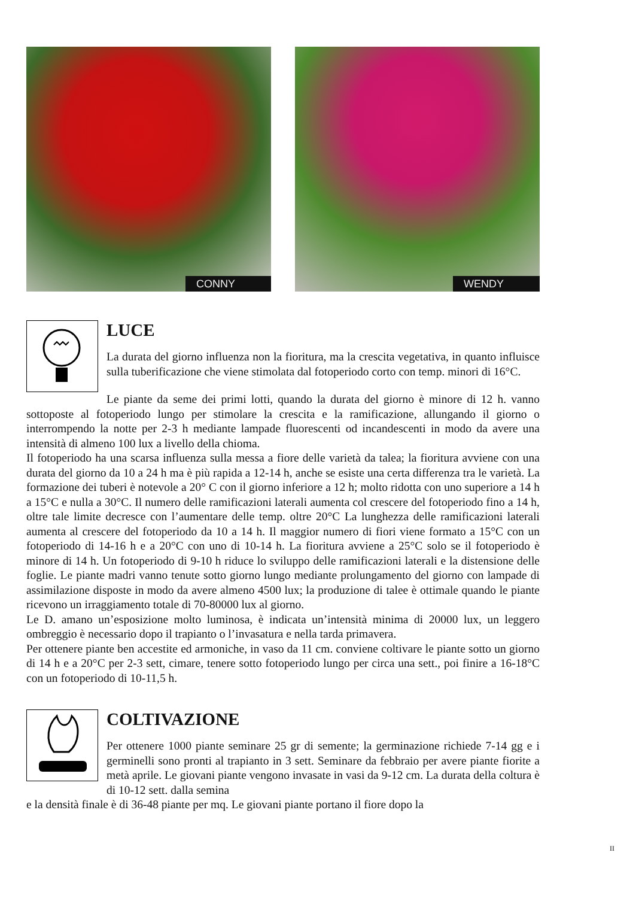CONNY
WENDY
LUCE
La durata del giorno influenza non la fioritura, ma la crescita vegetativa, in quanto influisce sulla tuberificazione che viene stimolata dal fotoperiodo corto con temp. minori di 16°C.
Le piante da seme dei primi lotti, quando la durata del giorno è minore di 12 h. vanno sottoposte al fotoperiodo lungo per stimolare la crescita e la ramificazione, allungando il giorno o interrompendo la notte per 2-3 h mediante lampade fluorescenti od incandescenti in modo da avere una intensità di almeno 100 lux a livello della chioma.
Il fotoperiodo ha una scarsa influenza sulla messa a fiore delle varietà da talea; la fioritura avviene con una durata del giorno da 10 a 24 h ma è più rapida a 12-14 h, anche se esiste una certa differenza tra le varietà. La formazione dei tuberi è notevole a 20° C con il giorno inferiore a 12 h; molto ridotta con uno superiore a 14 h a 15°C e nulla a 30°C. Il numero delle ramificazioni laterali aumenta col crescere del fotoperiodo fino a 14 h, oltre tale limite decresce con l’aumentare delle temp. oltre 20°C La lunghezza delle ramificazioni laterali aumenta al crescere del fotoperiodo da 10 a 14 h. Il maggior numero di fiori viene formato a 15°C con un fotoperiodo di 14-16 h e a 20°C con uno di 10-14 h. La fioritura avviene a 25°C solo se il fotoperiodo è minore di 14 h. Un fotoperiodo di 9-10 h riduce lo sviluppo delle ramificazioni laterali e la distensione delle foglie. Le piante madri vanno tenute sotto giorno lungo mediante prolungamento del giorno con lampade di assimilazione disposte in modo da avere almeno 4500 lux; la produzione di talee è ottimale quando le piante ricevono un irraggiamento totale di 70-80000 lux al giorno.
Le D. amano un’esposizione molto luminosa, è indicata un’intensità minima di 20000 lux, un leggero ombreggio è necessario dopo il trapianto o l’invasatura e nella tarda primavera.
Per ottenere piante ben accestite ed armoniche, in vaso da 11 cm. conviene coltivare le piante sotto un giorno di 14 h e a 20°C per 2-3 sett, cimare, tenere sotto fotoperiodo lungo per circa una sett., poi finire a 16-18°C con un fotoperiodo di 10-11,5 h.
COLTIVAZIONE
Per ottenere 1000 piante seminare 25 gr di semente; la germinazione richiede 7-14 gg e i germinelli sono pronti al trapianto in 3 sett. Seminare da febbraio per avere piante fiorite a metà aprile. Le giovani piante vengono invasate in vasi da 9-12 cm. La durata della coltura è di 10-12 sett. dalla semina
e la densità finale è di 36-48 piante per mq. Le giovani piante portano il fiore dopo la
II